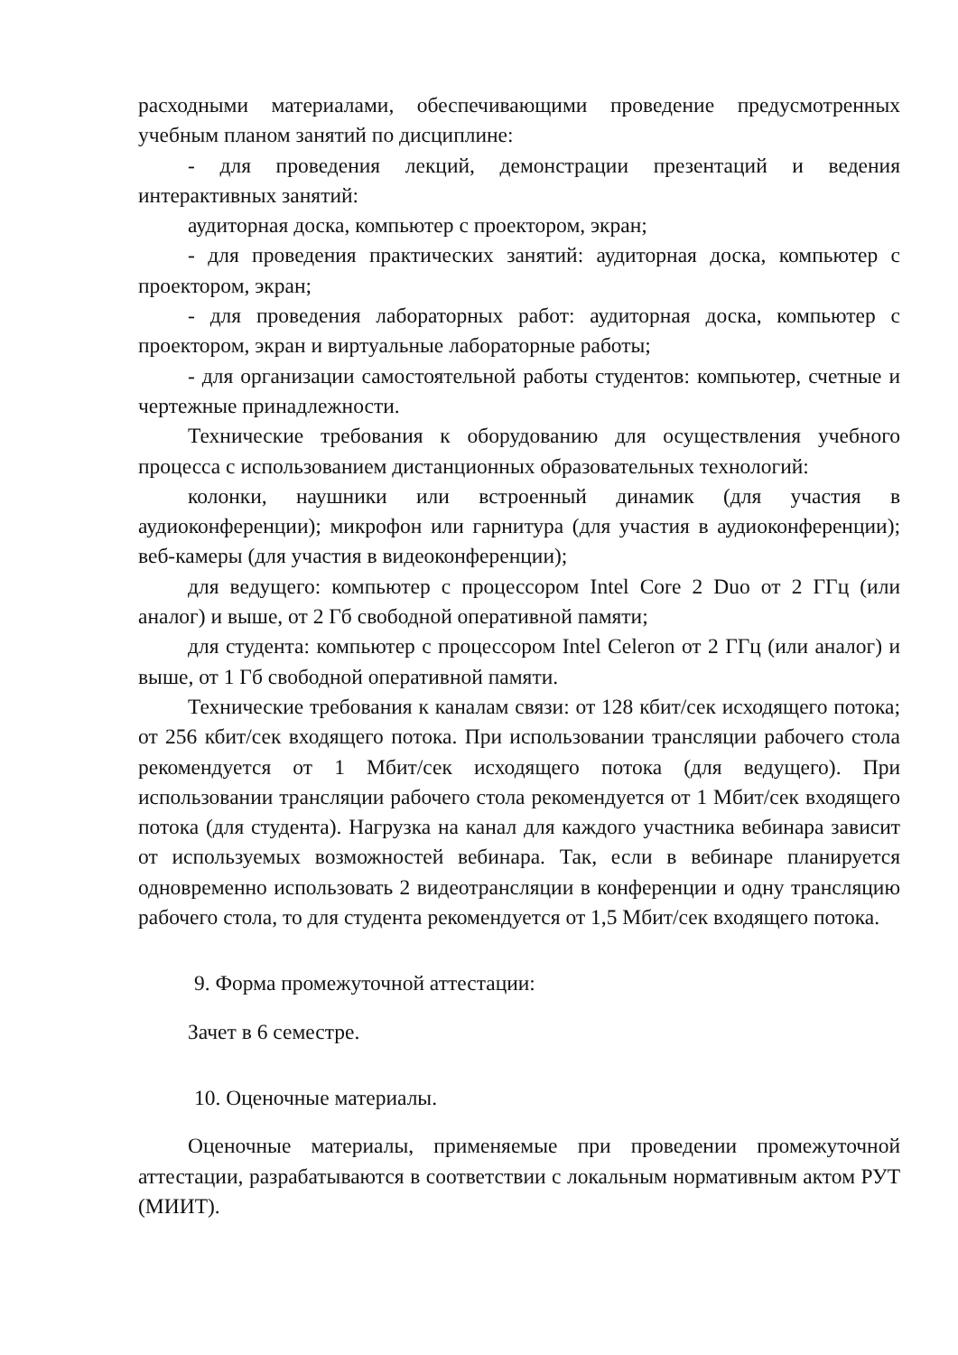расходными материалами, обеспечивающими проведение предусмотренных учебным планом занятий по дисциплине:
- для проведения лекций, демонстрации презентаций и ведения интерактивных занятий:
аудиторная доска, компьютер с проектором, экран;
- для проведения практических занятий: аудиторная доска, компьютер с проектором, экран;
- для проведения лабораторных работ: аудиторная доска, компьютер с проектором, экран и виртуальные лабораторные работы;
- для организации самостоятельной работы студентов: компьютер, счетные и чертежные принадлежности.
Технические требования к оборудованию для осуществления учебного процесса с использованием дистанционных образовательных технологий:
колонки, наушники или встроенный динамик (для участия в аудиоконференции); микрофон или гарнитура (для участия в аудиоконференции); веб-камеры (для участия в видеоконференции);
для ведущего: компьютер с процессором Intel Core 2 Duo от 2 ГГц (или аналог) и выше, от 2 Гб свободной оперативной памяти;
для студента: компьютер с процессором Intel Celeron от 2 ГГц (или аналог) и выше, от 1 Гб свободной оперативной памяти.
Технические требования к каналам связи: от 128 кбит/сек исходящего потока; от 256 кбит/сек входящего потока. При использовании трансляции рабочего стола рекомендуется от 1 Мбит/сек исходящего потока (для ведущего). При использовании трансляции рабочего стола рекомендуется от 1 Мбит/сек входящего потока (для студента). Нагрузка на канал для каждого участника вебинара зависит от используемых возможностей вебинара. Так, если в вебинаре планируется одновременно использовать 2 видеотрансляции в конференции и одну трансляцию рабочего стола, то для студента рекомендуется от 1,5 Мбит/сек входящего потока.
9. Форма промежуточной аттестации:
Зачет в 6 семестре.
10. Оценочные материалы.
Оценочные материалы, применяемые при проведении промежуточной аттестации, разрабатываются в соответствии с локальным нормативным актом РУТ (МИИТ).